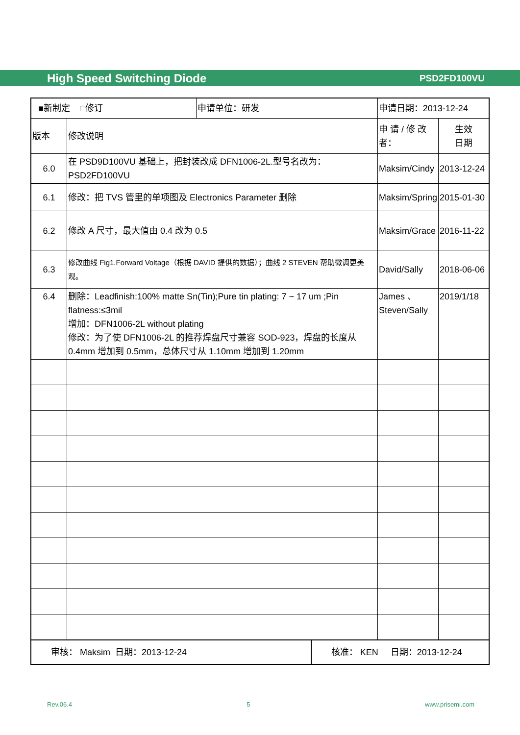High Speed Switching Diode PSD2FD100VU
| ■新制定 □修订 | | 申请单位：研发 | | 申请日期：2013-12-24 | | |
| 版本 | 修改说明 | | | | 申 请 / 修 改 者： | 生效 日期 |
| 6.0 | 在 PSD9D100VU 基础上，把封装改成 DFN1006-2L.型号名改为：PSD2FD100VU | | | | Maksim/Cindy | 2013-12-24 |
| 6.1 | 修改：把 TVS 管里的单项图及 Electronics Parameter 删除 | | | | Maksim/Spring | 2015-01-30 |
| 6.2 | 修改 A 尺寸，最大值由 0.4 改为 0.5 | | | | Maksim/Grace | 2016-11-22 |
| 6.3 | 修改曲线 Fig1.Forward Voltage（根据 DAVID 提供的数据）；曲线 2 STEVEN 帮助微调更美观。 | | | | David/Sally | 2018-06-06 |
| 6.4 | 删除：Leadfinish:100% matte Sn(Tin);Pure tin plating: 7 ~ 17 um ;Pin flatness:≤3mil 增加：DFN1006-2L without plating 修改：为了使 DFN1006-2L 的推荐焊盘尺寸兼容 SOD-923，焊盘的长度从 0.4mm 增加到 0.5mm，总体尺寸从 1.10mm 增加到 1.20mm | | | | James 、Steven/Sally | 2019/1/18 |
| 审核： Maksim 日期：2013-12-24 | | | 核准： KEN 日期：2013-12-24 | | | |
Rev.06.4 5 www.prisemi.com